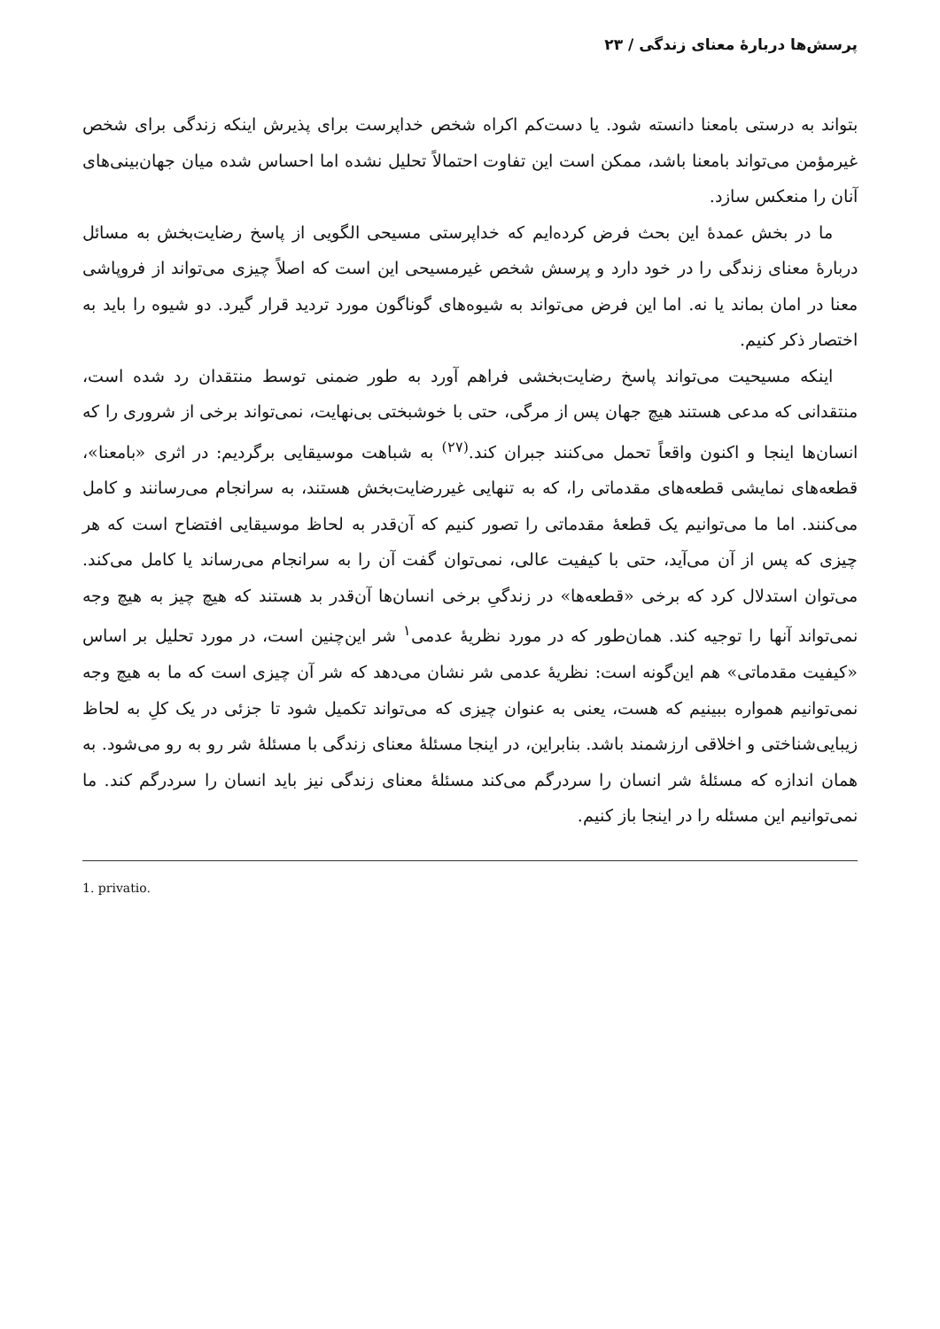پرسش‌ها دربارهٔ معنای زندگی / ۲۳
بتواند به درستی بامعنا دانسته شود. یا دست‌کم اکراه شخص خداپرست برای پذیرش اینکه زندگی برای شخص غیرمؤمن می‌تواند بامعنا باشد، ممکن است این تفاوت احتمالاً تحلیل نشده اما احساس شده میان جهان‌بینی‌های آنان را منعکس سازد.
ما در بخش عمدهٔ این بحث فرض کرده‌ایم که خداپرستی مسیحی الگویی از پاسخ رضایت‌بخش به مسائل دربارهٔ معنای زندگی را در خود دارد و پرسش شخص غیرمسیحی این است که اصلاً چیزی می‌تواند از فروپاشی معنا در امان بماند یا نه. اما این فرض می‌تواند به شیوه‌های گوناگون مورد تردید قرار گیرد. دو شیوه را باید به اختصار ذکر کنیم.
اینکه مسیحیت می‌تواند پاسخ رضایت‌بخشی فراهم آورد به طور ضمنی توسط منتقدان رد شده است، منتقدانی که مدعی هستند هیچ جهان پس از مرگی، حتی با خوشبختی بی‌نهایت، نمی‌تواند برخی از شروری را که انسان‌ها اینجا و اکنون واقعاً تحمل می‌کنند جبران کند.<sup>(۲۷)</sup> به شباهت موسیقایی برگردیم: در اثری «بامعنا»، قطعه‌های نمایشی قطعه‌های مقدماتی را، که به تنهایی غیررضایت‌بخش هستند، به سرانجام می‌رسانند و کامل می‌کنند. اما ما می‌توانیم یک قطعهٔ مقدماتی را تصور کنیم که آن‌قدر به لحاظ موسیقایی افتضاح است که هر چیزی که پس از آن می‌آید، حتی با کیفیت عالی، نمی‌توان گفت آن را به سرانجام می‌رساند یا کامل می‌کند. می‌توان استدلال کرد که برخی «قطعه‌ها» در زندگیِ برخی انسان‌ها آن‌قدر بد هستند که هیچ چیز به هیچ وجه نمی‌تواند آنها را توجیه کند. همان‌طور که در مورد نظریهٔ عدمی<sup>۱</sup> شر این‌چنین است، در مورد تحلیل بر اساس «کیفیت مقدماتی» هم این‌گونه است: نظریهٔ عدمی شر نشان می‌دهد که شر آن چیزی است که ما به هیچ وجه نمی‌توانیم همواره ببینیم که هست، یعنی به عنوان چیزی که می‌تواند تکمیل شود تا جزئی در یک کلِ به لحاظ زیبایی‌شناختی و اخلاقی ارزشمند باشد. بنابراین، در اینجا مسئلهٔ معنای زندگی با مسئلهٔ شر رو به رو می‌شود. به همان اندازه که مسئلهٔ شر انسان را سردرگم می‌کند مسئلهٔ معنای زندگی نیز باید انسان را سردرگم کند. ما نمی‌توانیم این مسئله را در اینجا باز کنیم.
1. privatio.